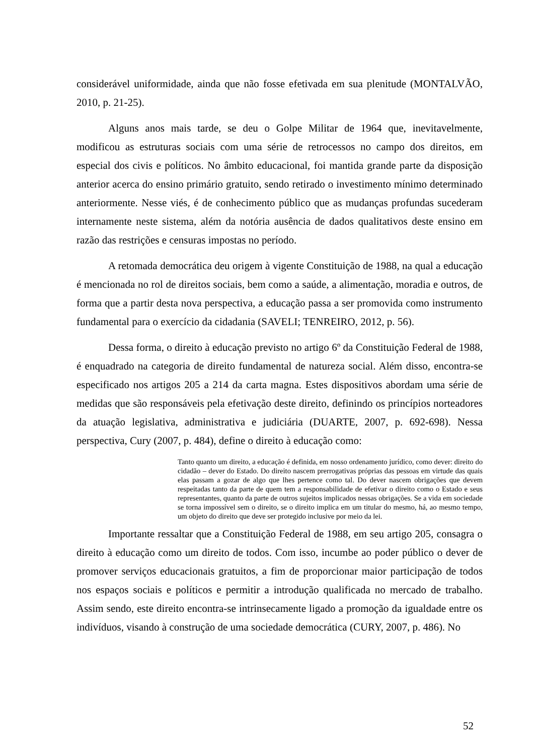considerável uniformidade, ainda que não fosse efetivada em sua plenitude (MONTALVÃO, 2010, p. 21-25).
Alguns anos mais tarde, se deu o Golpe Militar de 1964 que, inevitavelmente, modificou as estruturas sociais com uma série de retrocessos no campo dos direitos, em especial dos civis e políticos. No âmbito educacional, foi mantida grande parte da disposição anterior acerca do ensino primário gratuito, sendo retirado o investimento mínimo determinado anteriormente. Nesse viés, é de conhecimento público que as mudanças profundas sucederam internamente neste sistema, além da notória ausência de dados qualitativos deste ensino em razão das restrições e censuras impostas no período.
A retomada democrática deu origem à vigente Constituição de 1988, na qual a educação é mencionada no rol de direitos sociais, bem como a saúde, a alimentação, moradia e outros, de forma que a partir desta nova perspectiva, a educação passa a ser promovida como instrumento fundamental para o exercício da cidadania (SAVELI; TENREIRO, 2012, p. 56).
Dessa forma, o direito à educação previsto no artigo 6º da Constituição Federal de 1988, é enquadrado na categoria de direito fundamental de natureza social. Além disso, encontra-se especificado nos artigos 205 a 214 da carta magna. Estes dispositivos abordam uma série de medidas que são responsáveis pela efetivação deste direito, definindo os princípios norteadores da atuação legislativa, administrativa e judiciária (DUARTE, 2007, p. 692-698). Nessa perspectiva, Cury (2007, p. 484), define o direito à educação como:
Tanto quanto um direito, a educação é definida, em nosso ordenamento jurídico, como dever: direito do cidadão – dever do Estado. Do direito nascem prerrogativas próprias das pessoas em virtude das quais elas passam a gozar de algo que lhes pertence como tal. Do dever nascem obrigações que devem respeitadas tanto da parte de quem tem a responsabilidade de efetivar o direito como o Estado e seus representantes, quanto da parte de outros sujeitos implicados nessas obrigações. Se a vida em sociedade se torna impossível sem o direito, se o direito implica em um titular do mesmo, há, ao mesmo tempo, um objeto do direito que deve ser protegido inclusive por meio da lei.
Importante ressaltar que a Constituição Federal de 1988, em seu artigo 205, consagra o direito à educação como um direito de todos. Com isso, incumbe ao poder público o dever de promover serviços educacionais gratuitos, a fim de proporcionar maior participação de todos nos espaços sociais e políticos e permitir a introdução qualificada no mercado de trabalho. Assim sendo, este direito encontra-se intrinsecamente ligado a promoção da igualdade entre os indivíduos, visando à construção de uma sociedade democrática (CURY, 2007, p. 486). No
52